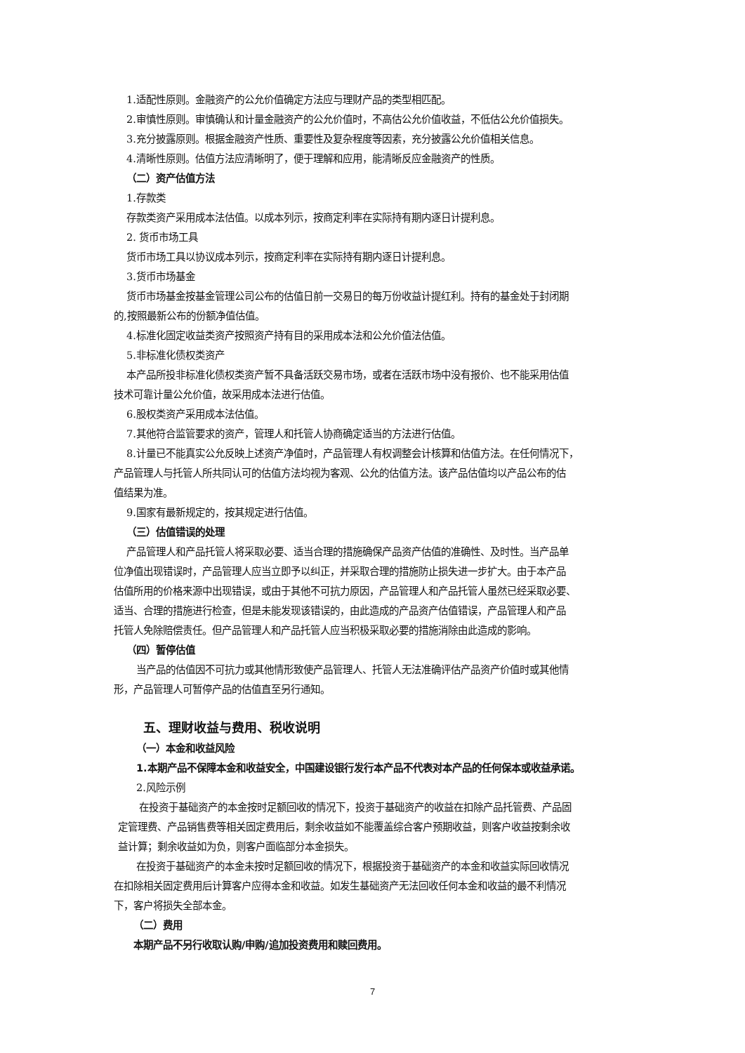1.适配性原则。金融资产的公允价值确定方法应与理财产品的类型相匹配。
2.审慎性原则。审慎确认和计量金融资产的公允价值时，不高估公允价值收益，不低估公允价值损失。
3.充分披露原则。根据金融资产性质、重要性及复杂程度等因素，充分披露公允价值相关信息。
4.清晰性原则。估值方法应清晰明了，便于理解和应用，能清晰反应金融资产的性质。
（二）资产估值方法
1.存款类
存款类资产采用成本法估值。以成本列示，按商定利率在实际持有期内逐日计提利息。
2. 货币市场工具
货币市场工具以协议成本列示，按商定利率在实际持有期内逐日计提利息。
3.货币市场基金
货币市场基金按基金管理公司公布的估值日前一交易日的每万份收益计提红利。持有的基金处于封闭期
的,按照最新公布的份额净值估值。
4.标准化固定收益类资产按照资产持有目的采用成本法和公允价值法估值。
5.非标准化债权类资产
本产品所投非标准化债权类资产暂不具备活跃交易市场，或者在活跃市场中没有报价、也不能采用估值
技术可靠计量公允价值，故采用成本法进行估值。
6.股权类资产采用成本法估值。
7.其他符合监管要求的资产，管理人和托管人协商确定适当的方法进行估值。
8.计量已不能真实公允反映上述资产净值时，产品管理人有权调整会计核算和估值方法。在任何情况下，
产品管理人与托管人所共同认可的估值方法均视为客观、公允的估值方法。该产品估值均以产品公布的估
值结果为准。
9.国家有最新规定的，按其规定进行估值。
（三）估值错误的处理
产品管理人和产品托管人将采取必要、适当合理的措施确保产品资产估值的准确性、及时性。当产品单
位净值出现错误时，产品管理人应当立即予以纠正，并采取合理的措施防止损失进一步扩大。由于本产品
估值所用的价格来源中出现错误，或由于其他不可抗力原因，产品管理人和产品托管人虽然已经采取必要、
适当、合理的措施进行检查，但是未能发现该错误的，由此造成的产品资产估值错误，产品管理人和产品
托管人免除赔偿责任。但产品管理人和产品托管人应当积极采取必要的措施消除由此造成的影响。
（四）暂停估值
当产品的估值因不可抗力或其他情形致使产品管理人、托管人无法准确评估产品资产价值时或其他情
形，产品管理人可暂停产品的估值直至另行通知。
五、理财收益与费用、税收说明
（一）本金和收益风险
1.本期产品不保障本金和收益安全，中国建设银行发行本产品不代表对本产品的任何保本或收益承诺。
2.风险示例
在投资于基础资产的本金按时足额回收的情况下，投资于基础资产的收益在扣除产品托管费、产品固
定管理费、产品销售费等相关固定费用后，剩余收益如不能覆盖综合客户预期收益，则客户收益按剩余收
益计算；剩余收益如为负，则客户面临部分本金损失。
在投资于基础资产的本金未按时足额回收的情况下，根据投资于基础资产的本金和收益实际回收情况
在扣除相关固定费用后计算客户应得本金和收益。如发生基础资产无法回收任何本金和收益的最不利情况
下，客户将损失全部本金。
（二）费用
本期产品不另行收取认购/申购/追加投资费用和赎回费用。
7